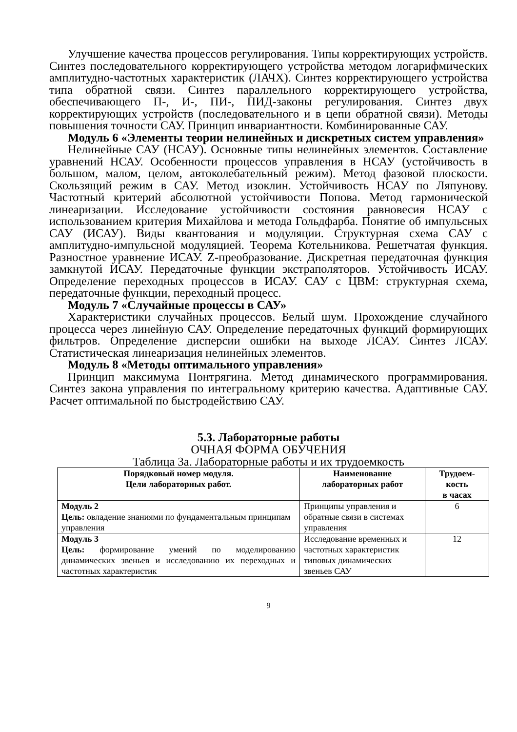Улучшение качества процессов регулирования. Типы корректирующих устройств. Синтез последовательного корректирующего устройства методом логарифмических амплитудно-частотных характеристик (ЛАЧХ). Синтез корректирующего устройства типа обратной связи. Синтез параллельного корректирующего устройства, обеспечивающего П-, И-, ПИ-, ПИД-законы регулирования. Синтез двух корректирующих устройств (последовательного и в цепи обратной связи). Методы повышения точности САУ. Принцип инвариантности. Комбинированные САУ.
Модуль 6 «Элементы теории нелинейных и дискретных систем управления»
Нелинейные САУ (НСАУ). Основные типы нелинейных элементов. Составление уравнений НСАУ. Особенности процессов управления в НСАУ (устойчивость в большом, малом, целом, автоколебательный режим). Метод фазовой плоскости. Скользящий режим в САУ. Метод изоклин. Устойчивость НСАУ по Ляпунову. Частотный критерий абсолютной устойчивости Попова. Метод гармонической линеаризации. Исследование устойчивости состояния равновесия НСАУ с использованием критерия Михайлова и метода Гольдфарба. Понятие об импульсных САУ (ИСАУ). Виды квантования и модуляции. Структурная схема САУ с амплитудно-импульсной модуляцией. Теорема Котельникова. Решетчатая функция. Разностное уравнение ИСАУ. Z-преобразование. Дискретная передаточная функция замкнутой ИСАУ. Передаточные функции экстраполяторов. Устойчивость ИСАУ. Определение переходных процессов в ИСАУ. САУ с ЦВМ: структурная схема, передаточные функции, переходный процесс.
Модуль 7 «Случайные процессы в САУ»
Характеристики случайных процессов. Белый шум. Прохождение случайного процесса через линейную САУ. Определение передаточных функций формирующих фильтров. Определение дисперсии ошибки на выходе ЛСАУ. Синтез ЛСАУ. Статистическая линеаризация нелинейных элементов.
Модуль 8 «Методы оптимального управления»
Принцип максимума Понтрягина. Метод динамического программирования. Синтез закона управления по интегральному критерию качества. Адаптивные САУ. Расчет оптимальной по быстродействию САУ.
5.3. Лабораторные работы
ОЧНАЯ ФОРМА ОБУЧЕНИЯ
Таблица 3а. Лабораторные работы и их трудоемкость
| Порядковый номер модуля. Цели лабораторных работ. | Наименование лабораторных работ | Трудоем- кость в часах |
| --- | --- | --- |
| Модуль 2 Цель: овладение знаниями по фундаментальным принципам управления | Принципы управления и обратные связи в системах управления | 6 |
| Модуль 3 Цель: формирование умений по моделированию динамических звеньев и исследованию их переходных и частотных характеристик | Исследование временных и частотных характеристик типовых динамических звеньев САУ | 12 |
9